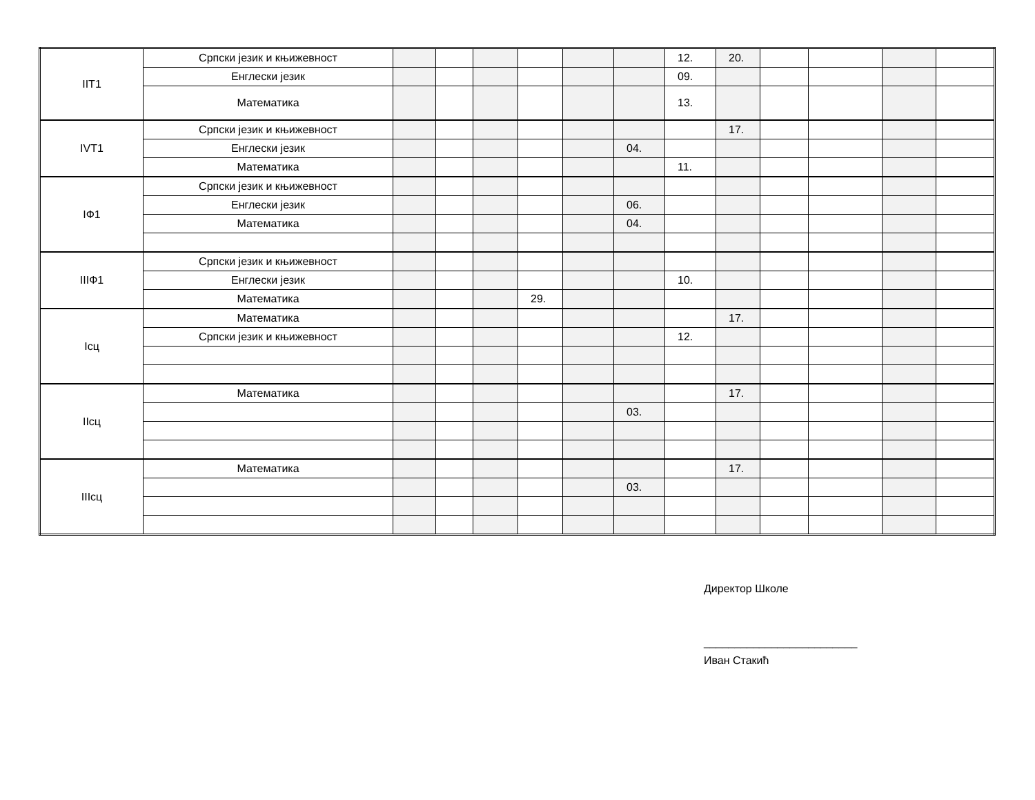| IIT1 | Српски језик и књижевност | | | | | | | 12. | 20. | | | | |
| | Енглески језик | | | | | | | 09. | | | | | |
| | Математика | | | | | | | 13. | | | | | |
| IVT1 | Српски језик и књижевност | | | | | | | | 17. | | | | |
| | Енглески језик | | | | | | 04. | | | | | | |
| | Математика | | | | | | | 11. | | | | | |
| IФ1 | Српски језик и књижевност | | | | | | | | | | | | |
| | Енглески језик | | | | | | 06. | | | | | | |
| | Математика | | | | | | 04. | | | | | | |
| IIIФ1 | Српски језик и књижевност | | | | | | | | | | | | |
| | Енглески језик | | | | | | | 10. | | | | | |
| | Математика | | | | 29. | | | | | | | | |
| Iсц | Математика | | | | | | | | 17. | | | | |
| | Српски језик и књижевност | | | | | | | 12. | | | | | |
| IIсц | Математика | | | | | | | | 17. | | | | |
| | | | | | | | 03. | | | | | | |
| IIIсц | Математика | | | | | | | | 17. | | | | |
| | | | | | | | 03. | | | | | | |
Директор Школе
_________________________
Иван Стакић